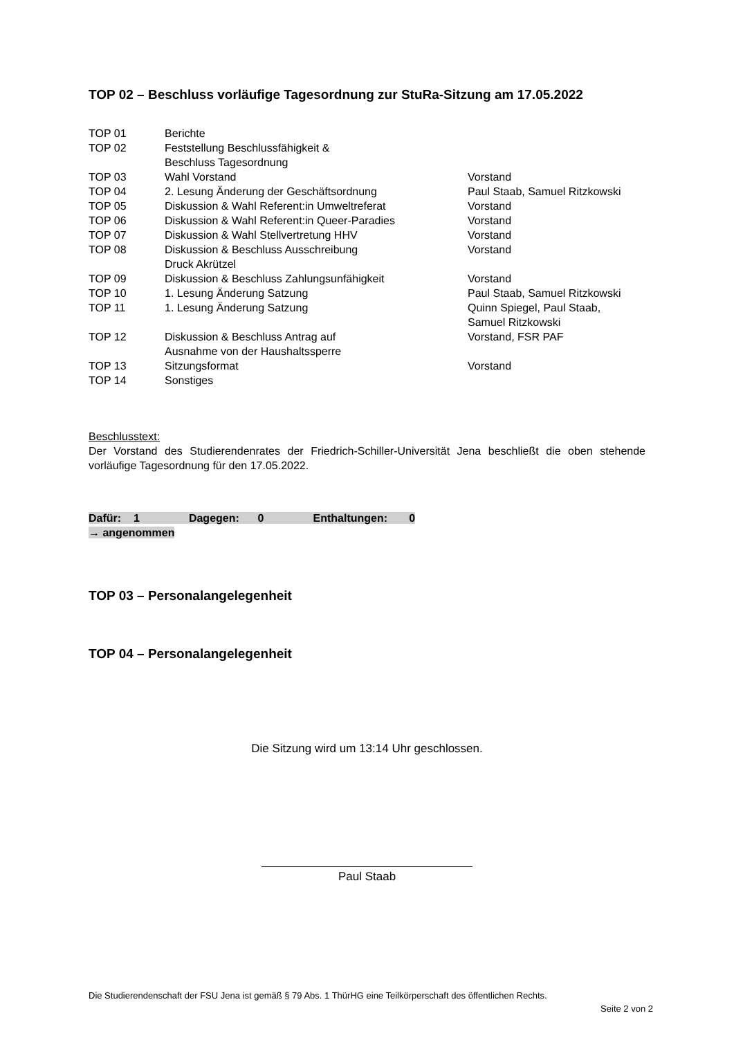TOP 02 – Beschluss vorläufige Tagesordnung zur StuRa-Sitzung am 17.05.2022
| TOP 01 | Berichte | |
| TOP 02 | Feststellung Beschlussfähigkeit & Beschluss Tagesordnung | |
| TOP 03 | Wahl Vorstand | Vorstand |
| TOP 04 | 2. Lesung Änderung der Geschäftsordnung | Paul Staab, Samuel Ritzkowski |
| TOP 05 | Diskussion & Wahl Referent:in Umweltreferat | Vorstand |
| TOP 06 | Diskussion & Wahl Referent:in Queer-Paradies | Vorstand |
| TOP 07 | Diskussion & Wahl Stellvertretung HHV | Vorstand |
| TOP 08 | Diskussion & Beschluss Ausschreibung Druck Akrützel | Vorstand |
| TOP 09 | Diskussion & Beschluss Zahlungsunfähigkeit | Vorstand |
| TOP 10 | 1. Lesung Änderung Satzung | Paul Staab, Samuel Ritzkowski |
| TOP 11 | 1. Lesung Änderung Satzung | Quinn Spiegel, Paul Staab, Samuel Ritzkowski |
| TOP 12 | Diskussion & Beschluss Antrag auf Ausnahme von der Haushaltssperre | Vorstand, FSR PAF |
| TOP 13 | Sitzungsformat | Vorstand |
| TOP 14 | Sonstiges | |
Beschlusstext:
Der Vorstand des Studierendenrates der Friedrich-Schiller-Universität Jena beschließt die oben stehende vorläufige Tagesordnung für den 17.05.2022.
Dafür: 1 Dagegen: 0 Enthaltungen: 0
→ angenommen
TOP 03 – Personalangelegenheit
TOP 04 – Personalangelegenheit
Die Sitzung wird um 13:14 Uhr geschlossen.
Paul Staab
Die Studierendenschaft der FSU Jena ist gemäß § 79 Abs. 1 ThürHG eine Teilkörperschaft des öffentlichen Rechts.
Seite 2 von 2